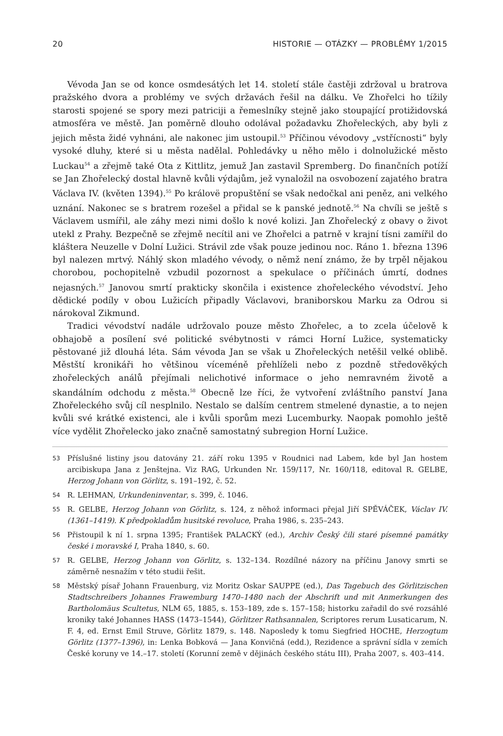20 HISTORIE — OTÁZKY — PROBLÉMY 1/2015
Vévoda Jan se od konce osmdesátých let 14. století stále častěji zdržoval u bratrova pražského dvora a problémy ve svých državách řešil na dálku. Ve Zhořelci ho tížily starosti spojené se spory mezi patriciji a řemeslníky stejně jako stoupající protižidovská atmosféra ve městě. Jan poměrně dlouho odolával požadavku Zhořeleckých, aby byli z jejich města židé vyhnáni, ale nakonec jim ustoupil.<sup>53</sup> Příčinou vévodovy „vstřícnosti“ byly vysoké dluhy, které si u města nadělal. Pohledávky u něho mělo i dolnolužické město Luckau<sup>54</sup> a zřejmě také Ota z Kittlitz, jemuž Jan zastavil Spremberg. Do finančních potíží se Jan Zhořelecký dostal hlavně kvůli výdajům, jež vynaložil na osvobození zajatého bratra Václava IV. (květen 1394).<sup>55</sup> Po královë propuštění se však nedočkal ani peněz, ani velkého uznání. Nakonec se s bratrem rozešel a přidal se k panské jednotě.<sup>56</sup> Na chvíli se ještě s Václavem usmířil, ale záhy mezi nimi došlo k nové kolizi. Jan Zhořelecký z obavy o život utekl z Prahy. Bezpečně se zřejmě necítil ani ve Zhořelci a patrně v krajní tísni zamířil do kláštera Neuzelle v Dolní Lužici. Strávil zde však pouze jedinou noc. Ráno 1. března 1396 byl nalezen mrtvý. Náhlý skon mladého vévody, o němž není známo, že by trpěl nějakou chorobou, pochopitelně vzbudil pozornost a spekulace o příčinách úmrtí, dodnes nejasných.<sup>57</sup> Janovou smrtí prakticky skončila i existence zhořeleckého vévodství. Jeho dědické podíly v obou Lužicích připadly Václavovi, braniborskou Marku za Odrou si nárokoval Zikmund.
Tradici vévodství nadále udržovalo pouze město Zhořelec, a to zcela účelově k obhajobě a posílení své politické svébytnosti v rámci Horní Lužice, systematicky pěstované již dlouhá léta. Sám vévoda Jan se však u Zhořeleckých netěšil velké oblibě. Městští kronikáři ho většinou víceméně přehlíželi nebo z pozdně středověkých zhořeleckých análů přejímali nelichotivé informace o jeho nemravném životě a skandálním odchodu z města.<sup>58</sup> Obecně lze říci, že vytvoření zvláštního panství Jana Zhořeleckého svůj cíl nesplnilo. Nestalo se dalším centrem stmelené dynastie, a to nejen kvůli své krátké existenci, ale i kvůli sporům mezi Lucemburky. Naopak pomohlo ještě více vydělit Zhořelecko jako značně samostatný subregion Horní Lužice.
53 Příslušné listiny jsou datovány 21. září roku 1395 v Roudnici nad Labem, kde byl Jan hostem arcibiskupa Jana z Jenštejna. Viz RAG, Urkunden Nr. 159/117, Nr. 160/118, editoval R. GELBE, Herzog Johann von Görlitz, s. 191–192, č. 52.
54 R. LEHMAN, Urkundeninventar, s. 399, č. 1046.
55 R. GELBE, Herzog Johann von Görlitz, s. 124, z něhož informaci přejal Jiří SPĚVÁČEK, Václav IV. (1361–1419). K předpokladům husitské revoluce, Praha 1986, s. 235–243.
56 Přistoupil k ní 1. srpna 1395; František PALACKÝ (ed.), Archiv Český čili staré písemné památky české i moravské I, Praha 1840, s. 60.
57 R. GELBE, Herzog Johann von Görlitz, s. 132–134. Rozdílné názory na příčinu Janovy smrti se záměrně nesnažím v této studii řešit.
58 Městský písař Johann Frauenburg, viz Moritz Oskar SAUPPE (ed.), Das Tagebuch des Görlitzischen Stadtschreibers Johannes Frawemburg 1470–1480 nach der Abschrift und mit Anmerkungen des Bartholomäus Scultetus, NLM 65, 1885, s. 153–189, zde s. 157–158; historku zařadil do své rozsáhlé kroniky také Johannes HASS (1473–1544), Görlitzer Rathsannalen, Scriptores rerum Lusaticarum, N. F. 4, ed. Ernst Emil Struve, Görlitz 1879, s. 148. Naposledy k tomu Siegfried HOCHE, Herzogtum Görlitz (1377–1396), in: Lenka Bobková — Jana Konvičná (edd.), Rezidence a správní sídla v zemích České koruny ve 14.–17. století (Korunní země v dějinách českého státu III), Praha 2007, s. 403–414.